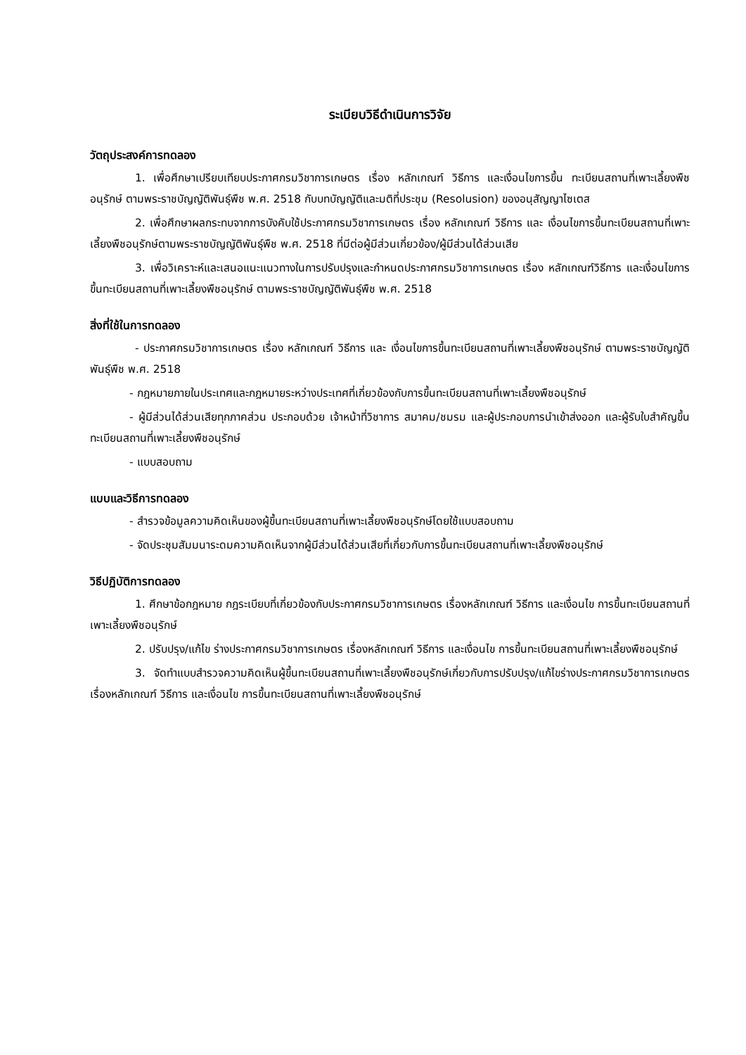ระเบียบวิธีดำเนินการวิจัย
วัตถุประสงค์การทดลอง
1. เพื่อศึกษาเปรียบเทียบประกาศกรมวิชาการเกษตร เรื่อง หลักเกณฑ์ วิธีการ และเงื่อนไขการขึ้น ทะเบียนสถานที่เพาะเลี้ยงพืชอนุรักษ์ ตามพระราชบัญญัติพันธุ์พืช พ.ศ. 2518 กับบทบัญญัติและมติที่ประชุม (Resolusion) ของอนุสัญญาไซเตส
2. เพื่อศึกษาผลกระทบจากการบังคับใช้ประกาศกรมวิชาการเกษตร เรื่อง หลักเกณฑ์ วิธีการ และ เงื่อนไขการขึ้นทะเบียนสถานที่เพาะเลี้ยงพืชอนุรักษ์ตามพระราชบัญญัติพันธุ์พืช พ.ศ. 2518 ที่มีต่อผู้มีส่วนเกี่ยวข้อง/ผู้มีส่วนได้ส่วนเสีย
3. เพื่อวิเคราะห์และเสนอแนะแนวทางในการปรับปรุงและกำหนดประกาศกรมวิชาการเกษตร เรื่อง หลักเกณฑ์วิธีการ และเงื่อนไขการขึ้นทะเบียนสถานที่เพาะเลี้ยงพืชอนุรักษ์ ตามพระราชบัญญัติพันธุ์พืช พ.ศ. 2518
สิ่งที่ใช้ในการทดลอง
- ประกาศกรมวิชาการเกษตร เรื่อง หลักเกณฑ์ วิธีการ และ เงื่อนไขการขึ้นทะเบียนสถานที่เพาะเลี้ยงพืชอนุรักษ์ ตามพระราชบัญญัติพันธุ์พืช พ.ศ. 2518
- กฎหมายภายในประเทศและกฎหมายระหว่างประเทศที่เกี่ยวข้องกับการขึ้นทะเบียนสถานที่เพาะเลี้ยงพืชอนุรักษ์
- ผู้มีส่วนได้ส่วนเสียทุกภาคส่วน ประกอบด้วย เจ้าหน้าที่วิชาการ สมาคม/ชมรม และผู้ประกอบการนำเข้าส่งออก และผู้รับใบสำคัญขึ้นทะเบียนสถานที่เพาะเลี้ยงพืชอนุรักษ์
- แบบสอบถาม
แบบและวิธีการทดลอง
- สำรวจข้อมูลความคิดเห็นของผู้ขึ้นทะเบียนสถานที่เพาะเลี้ยงพืชอนุรักษ์โดยใช้แบบสอบถาม
- จัดประชุมสัมมนาระดมความคิดเห็นจากผู้มีส่วนได้ส่วนเสียที่เกี่ยวกับการขึ้นทะเบียนสถานที่เพาะเลี้ยงพืชอนุรักษ์
วิธีปฏิบัติการทดลอง
1. ศึกษาข้อกฎหมาย กฎระเบียบที่เกี่ยวข้องกับประกาศกรมวิชาการเกษตร เรื่องหลักเกณฑ์ วิธีการ และเงื่อนไข การขึ้นทะเบียนสถานที่เพาะเลี้ยงพืชอนุรักษ์
2. ปรับปรุง/แก้ไข ร่างประกาศกรมวิชาการเกษตร เรื่องหลักเกณฑ์ วิธีการ และเงื่อนไข การขึ้นทะเบียนสถานที่เพาะเลี้ยงพืชอนุรักษ์
3. จัดทำแบบสำรวจความคิดเห็นผู้ขึ้นทะเบียนสถานที่เพาะเลี้ยงพืชอนุรักษ์เกี่ยวกับการปรับปรุง/แก้ไขร่างประกาศกรมวิชาการเกษตร เรื่องหลักเกณฑ์ วิธีการ และเงื่อนไข การขึ้นทะเบียนสถานที่เพาะเลี้ยงพืชอนุรักษ์